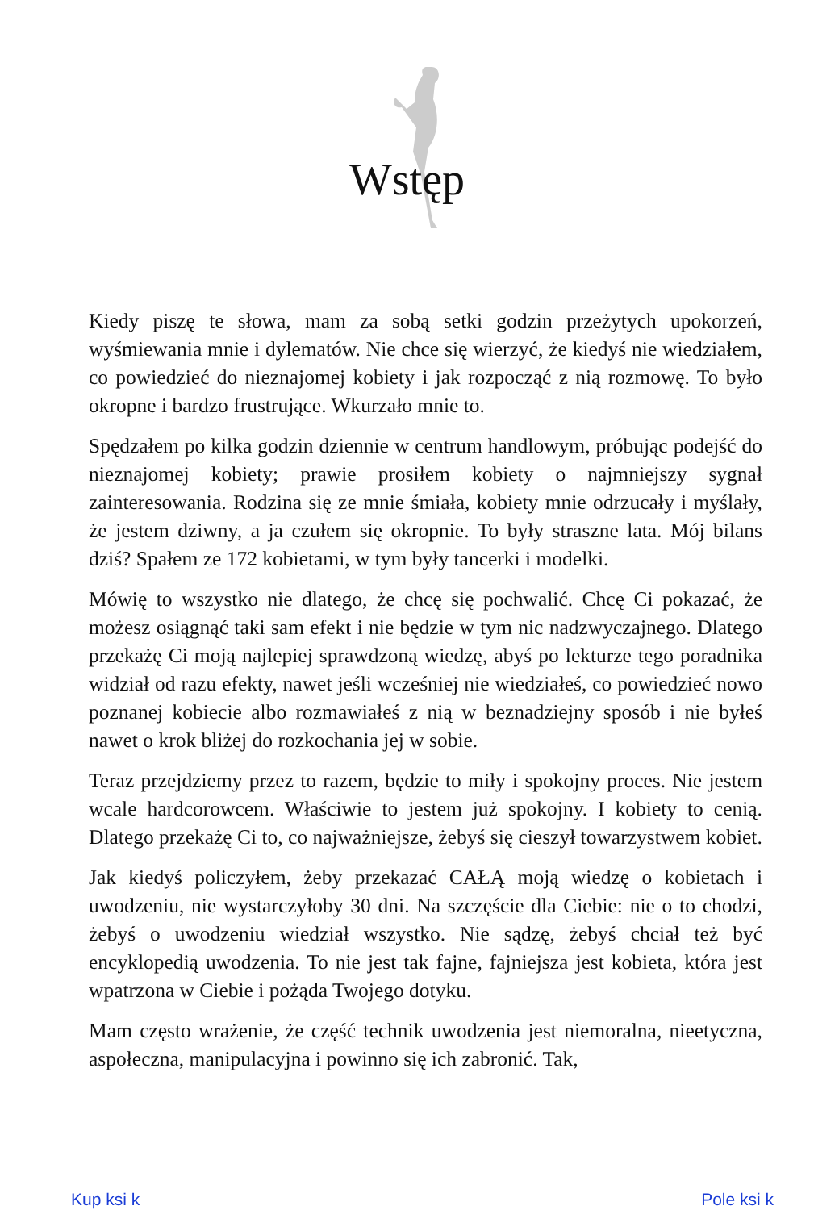Wstęp
Kiedy piszę te słowa, mam za sobą setki godzin przeżytych upokorzeń, wyśmiewania mnie i dylematów. Nie chce się wierzyć, że kiedyś nie wiedziałem, co powiedzieć do nieznajomej kobiety i jak rozpocząć z nią rozmowę. To było okropne i bardzo frustrujące. Wkurzało mnie to.
Spędzałem po kilka godzin dziennie w centrum handlowym, próbując podejść do nieznajomej kobiety; prawie prosiłem kobiety o najmniejszy sygnał zainteresowania. Rodzina się ze mnie śmiała, kobiety mnie odrzucały i myślały, że jestem dziwny, a ja czułem się okropnie. To były straszne lata. Mój bilans dziś? Spałem ze 172 kobietami, w tym były tancerki i modelki.
Mówię to wszystko nie dlatego, że chcę się pochwalić. Chcę Ci pokazać, że możesz osiągnąć taki sam efekt i nie będzie w tym nic nadzwyczajnego. Dlatego przekażę Ci moją najlepiej sprawdzoną wiedzę, abyś po lekturze tego poradnika widział od razu efekty, nawet jeśli wcześniej nie wiedziałeś, co powiedzieć nowo poznanej kobiecie albo rozmawiałeś z nią w beznadziejny sposób i nie byłeś nawet o krok bliżej do rozkochania jej w sobie.
Teraz przejdziemy przez to razem, będzie to miły i spokojny proces. Nie jestem wcale hardcorowcem. Właściwie to jestem już spokojny. I kobiety to cenią. Dlatego przekażę Ci to, co najważniejsze, żebyś się cieszył towarzystwem kobiet.
Jak kiedyś policzyłem, żeby przekazać CAŁĄ moją wiedzę o kobietach i uwodzeniu, nie wystarczyłoby 30 dni. Na szczęście dla Ciebie: nie o to chodzi, żebyś o uwodzeniu wiedział wszystko. Nie sądzę, żebyś chciał też być encyklopedią uwodzenia. To nie jest tak fajne, fajniejsza jest kobieta, która jest wpatrzona w Ciebie i pożąda Twojego dotyku.
Mam często wrażenie, że część technik uwodzenia jest niemoralna, nieetyczna, aspołeczna, manipulacyjna i powinno się ich zabronić. Tak,
Kup ksi k Pole ksi k